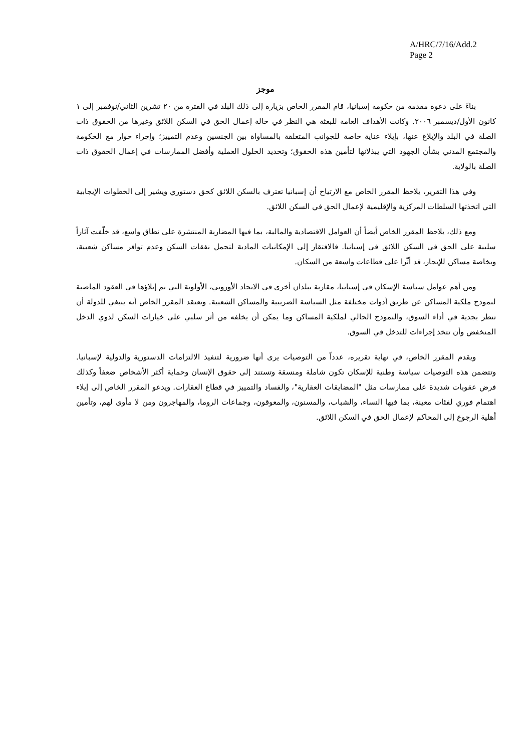A/HRC/7/16/Add.2
Page 2
موجز
بناءً على دعوة مقدمة من حكومة إسبانيا، قام المقرر الخاص بزيارة إلى ذلك البلد في الفترة من ٢٠ تشرين الثاني/نوفمبر إلى ١ كانون الأول/ديسمبر ٢٠٠٦. وكانت الأهداف العامة للبعثة هي النظر في حالة إعمال الحق في السكن اللائق وغيرها من الحقوق ذات الصلة في البلد والإبلاغ عنها، بإيلاء عناية خاصة للجوانب المتعلقة بالمساواة بين الجنسين وعدم التمييز؛ وإجراء حوار مع الحكومة والمجتمع المدني بشأن الجهود التي يبذلانها لتأمين هذه الحقوق؛ وتحديد الحلول العملية وأفضل الممارسات في إعمال الحقوق ذات الصلة بالولاية.
وفي هذا التقرير، يلاحظ المقرر الخاص مع الارتياح أن إسبانيا تعترف بالسكن اللائق كحق دستوري ويشير إلى الخطوات الإيجابية التي اتخذتها السلطات المركزية والإقليمية لإعمال الحق في السكن اللائق.
ومع ذلك، يلاحظ المقرر الخاص أيضاً أن العوامل الاقتصادية والمالية، بما فيها المضاربة المنتشرة على نطاق واسع، قد خلّفت آثاراً سلبية على الحق في السكن اللائق في إسبانيا. فالافتقار إلى الإمكانيات المادية لتحمل نفقات السكن وعدم توافر مساكن شعبية، وبخاصة مساكن للإيجار، قد أثّرا على قطاعات واسعة من السكان.
ومن أهم عوامل سياسة الإسكان في إسبانيا، مقارنة ببلدان أخرى في الاتحاد الأوروبي، الأولوية التي تم إيلاؤها في العقود الماضية لنموذج ملكية المساكن عن طريق أدوات مختلفة مثل السياسة الضريبية والمساكن الشعبية. ويعتقد المقرر الخاص أنه ينبغي للدولة أن تنظر بجدية في أداء السوق، والنموذج الحالي لملكية المساكن وما يمكن أن يخلفه من أثر سلبي على خيارات السكن لذوي الدخل المنخفض وأن تتخذ إجراءات للتدخل في السوق.
ويقدم المقرر الخاص، في نهاية تقريره، عدداً من التوصيات يرى أنها ضرورية لتنفيذ الالتزامات الدستورية والدولية لإسبانيا. وتتضمن هذه التوصيات سياسة وطنية للإسكان تكون شاملة ومنسقة وتستند إلى حقوق الإنسان وحماية أكثر الأشخاص ضعفاً وكذلك فرض عقوبات شديدة على ممارسات مثل "المضايقات العقارية"، والفساد والتمييز في قطاع العقارات. ويدعو المقرر الخاص إلى إيلاء اهتمام فوري لفئات معينة، بما فيها النساء، والشباب، والمسنون، والمعوقون، وجماعات الروما، والمهاجرون ومن لا مأوى لهم، وتأمين أهلية الرجوع إلى المحاكم لإعمال الحق في السكن اللائق.